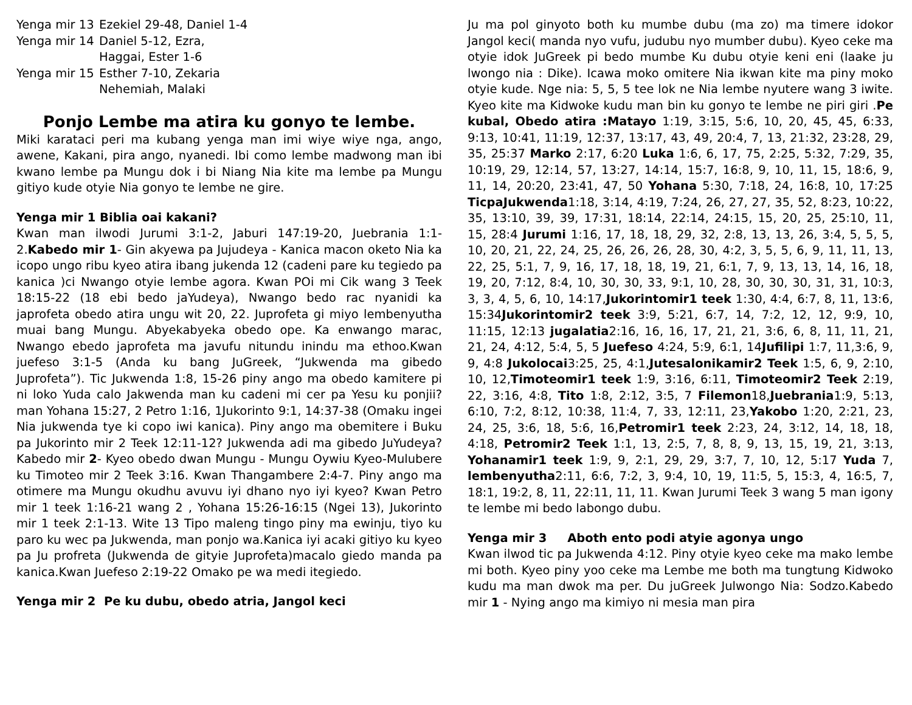Yenga mir 13
Ezekiel 29-48, Daniel 1-4
Yenga mir 14
Daniel 5-12, Ezra,
Haggai, Ester 1-6
Yenga mir 15
Esther 7-10, Zekaria
Nehemiah, Malaki
Ponjo Lembe ma atira ku gonyo te lembe.
Miki karataci peri ma kubang yenga man imi wiye wiye nga, ango, awene, Kakani, pira ango, nyanedi. Ibi como lembe madwong man ibi kwano lembe pa Mungu dok i bi Niang Nia kite ma lembe pa Mungu gitiyo kude otyie Nia gonyo te lembe ne gire.
Yenga mir 1 Biblia oai kakani?
Kwan man ilwodi Jurumi 3:1-2, Jaburi 147:19-20, Juebrania 1:1-2.Kabedo mir 1- Gin akyewa pa Jujudeya - Kanica macon oketo Nia ka icopo ungo ribu kyeo atira ibang jukenda 12 (cadeni pare ku tegiedo pa kanica )ci Nwango otyie lembe agora. Kwan POi mi Cik wang 3 Teek 18:15-22 (18 ebi bedo jaYudeya), Nwango bedo rac nyanidi ka japrofeta obedo atira ungu wit 20, 22. Juprofeta gi miyo lembenyutha muai bang Mungu. Abyekabyeka obedo ope. Ka enwango marac, Nwango ebedo japrofeta ma javufu nitundu inindu ma ethoo.Kwan juefeso 3:1-5 (Anda ku bang JuGreek, “Jukwenda ma gibedo Juprofeta”). Tic Jukwenda 1:8, 15-26 piny ango ma obedo kamitere pi ni loko Yuda calo Jakwenda man ku cadeni mi cer pa Yesu ku ponjii? man Yohana 15:27, 2 Petro 1:16, 1Jukorinto 9:1, 14:37-38 (Omaku ingei Nia jukwenda tye ki copo iwi kanica). Piny ango ma obemitere i Buku pa Jukorinto mir 2 Teek 12:11-12? Jukwenda adi ma gibedo JuYudeya?Kabedo mir 2- Kyeo obedo dwan Mungu - Mungu Oywiu Kyeo-Mulubere ku Timoteo mir 2 Teek 3:16. Kwan Thangambere 2:4-7. Piny ango ma otimere ma Mungu okudhu avuvu iyi dhano nyo iyi kyeo? Kwan Petro mir 1 teek 1:16-21 wang 2 , Yohana 15:26-16:15 (Ngei 13), Jukorinto mir 1 teek 2:1-13. Wite 13 Tipo maleng tingo piny ma ewinju, tiyo ku paro ku wec pa Jukwenda, man ponjo wa.Kanica iyi acaki gitiyo ku kyeo pa Ju profreta (Jukwenda de gityie Juprofeta)macalo giedo manda pa kanica.Kwan Juefeso 2:19-22 Omako pe wa medi itegiedo.
Yenga mir 2 Pe ku dubu, obedo atria, Jangol keci
Ju ma pol ginyoto both ku mumbe dubu (ma zo) ma timere idokor Jangol keci( manda nyo vufu, judubu nyo mumber dubu). Kyeo ceke ma otyie idok JuGreek pi bedo mumbe Ku dubu otyie keni eni (laake ju lwongo nia : Dike). Icawa moko omitere Nia ikwan kite ma piny moko otyie kude. Nge nia: 5, 5, 5 tee lok ne Nia lembe nyutere wang 3 iwite. Kyeo kite ma Kidwoke kudu man bin ku gonyo te lembe ne piri giri .Pe kubal, Obedo atira :Matayo 1:19, 3:15, 5:6, 10, 20, 45, 45, 6:33, 9:13, 10:41, 11:19, 12:37, 13:17, 43, 49, 20:4, 7, 13, 21:32, 23:28, 29, 35, 25:37 Marko 2:17, 6:20 Luka 1:6, 6, 17, 75, 2:25, 5:32, 7:29, 35, 10:19, 29, 12:14, 57, 13:27, 14:14, 15:7, 16:8, 9, 10, 11, 15, 18:6, 9, 11, 14, 20:20, 23:41, 47, 50 Yohana 5:30, 7:18, 24, 16:8, 10, 17:25 TicpaJukwenda1:18, 3:14, 4:19, 7:24, 26, 27, 27, 35, 52, 8:23, 10:22, 35, 13:10, 39, 39, 17:31, 18:14, 22:14, 24:15, 15, 20, 25, 25:10, 11, 15, 28:4 Jurumi 1:16, 17, 18, 18, 29, 32, 2:8, 13, 13, 26, 3:4, 5, 5, 5, 10, 20, 21, 22, 24, 25, 26, 26, 26, 28, 30, 4:2, 3, 5, 5, 6, 9, 11, 11, 13, 22, 25, 5:1, 7, 9, 16, 17, 18, 18, 19, 21, 6:1, 7, 9, 13, 13, 14, 16, 18, 19, 20, 7:12, 8:4, 10, 30, 30, 33, 9:1, 10, 28, 30, 30, 30, 31, 31, 10:3, 3, 3, 4, 5, 6, 10, 14:17,Jukorintomir1 teek 1:30, 4:4, 6:7, 8, 11, 13:6, 15:34Jukorintomir2 teek 3:9, 5:21, 6:7, 14, 7:2, 12, 12, 9:9, 10, 11:15, 12:13 jugalatia2:16, 16, 16, 17, 21, 21, 3:6, 6, 8, 11, 11, 21, 21, 24, 4:12, 5:4, 5, 5 Juefeso 4:24, 5:9, 6:1, 14Jufilipi 1:7, 11,3:6, 9, 9, 4:8 Jukolocai3:25, 25, 4:1,Jutesalonikamir2 Teek 1:5, 6, 9, 2:10, 10, 12,Timoteomir1 teek 1:9, 3:16, 6:11, Timoteomir2 Teek 2:19, 22, 3:16, 4:8, Tito 1:8, 2:12, 3:5, 7 Filemon18,Juebrania1:9, 5:13, 6:10, 7:2, 8:12, 10:38, 11:4, 7, 33, 12:11, 23,Yakobo 1:20, 2:21, 23, 24, 25, 3:6, 18, 5:6, 16,Petromir1 teek 2:23, 24, 3:12, 14, 18, 18, 4:18, Petromir2 Teek 1:1, 13, 2:5, 7, 8, 8, 9, 13, 15, 19, 21, 3:13, Yohanamir1 teek 1:9, 9, 2:1, 29, 29, 3:7, 7, 10, 12, 5:17 Yuda 7, lembenyutha2:11, 6:6, 7:2, 3, 9:4, 10, 19, 11:5, 5, 15:3, 4, 16:5, 7, 18:1, 19:2, 8, 11, 22:11, 11, 11. Kwan Jurumi Teek 3 wang 5 man igony te lembe mi bedo labongo dubu.
Yenga mir 3 Aboth ento podi atyie agonya ungo
Kwan ilwod tic pa Jukwenda 4:12. Piny otyie kyeo ceke ma mako lembe mi both. Kyeo piny yoo ceke ma Lembe me both ma tungtung Kidwoko kudu ma man dwok ma per. Du juGreek Julwongo Nia: Sodzo.Kabedo mir 1 - Nying ango ma kimiyo ni mesia man pira